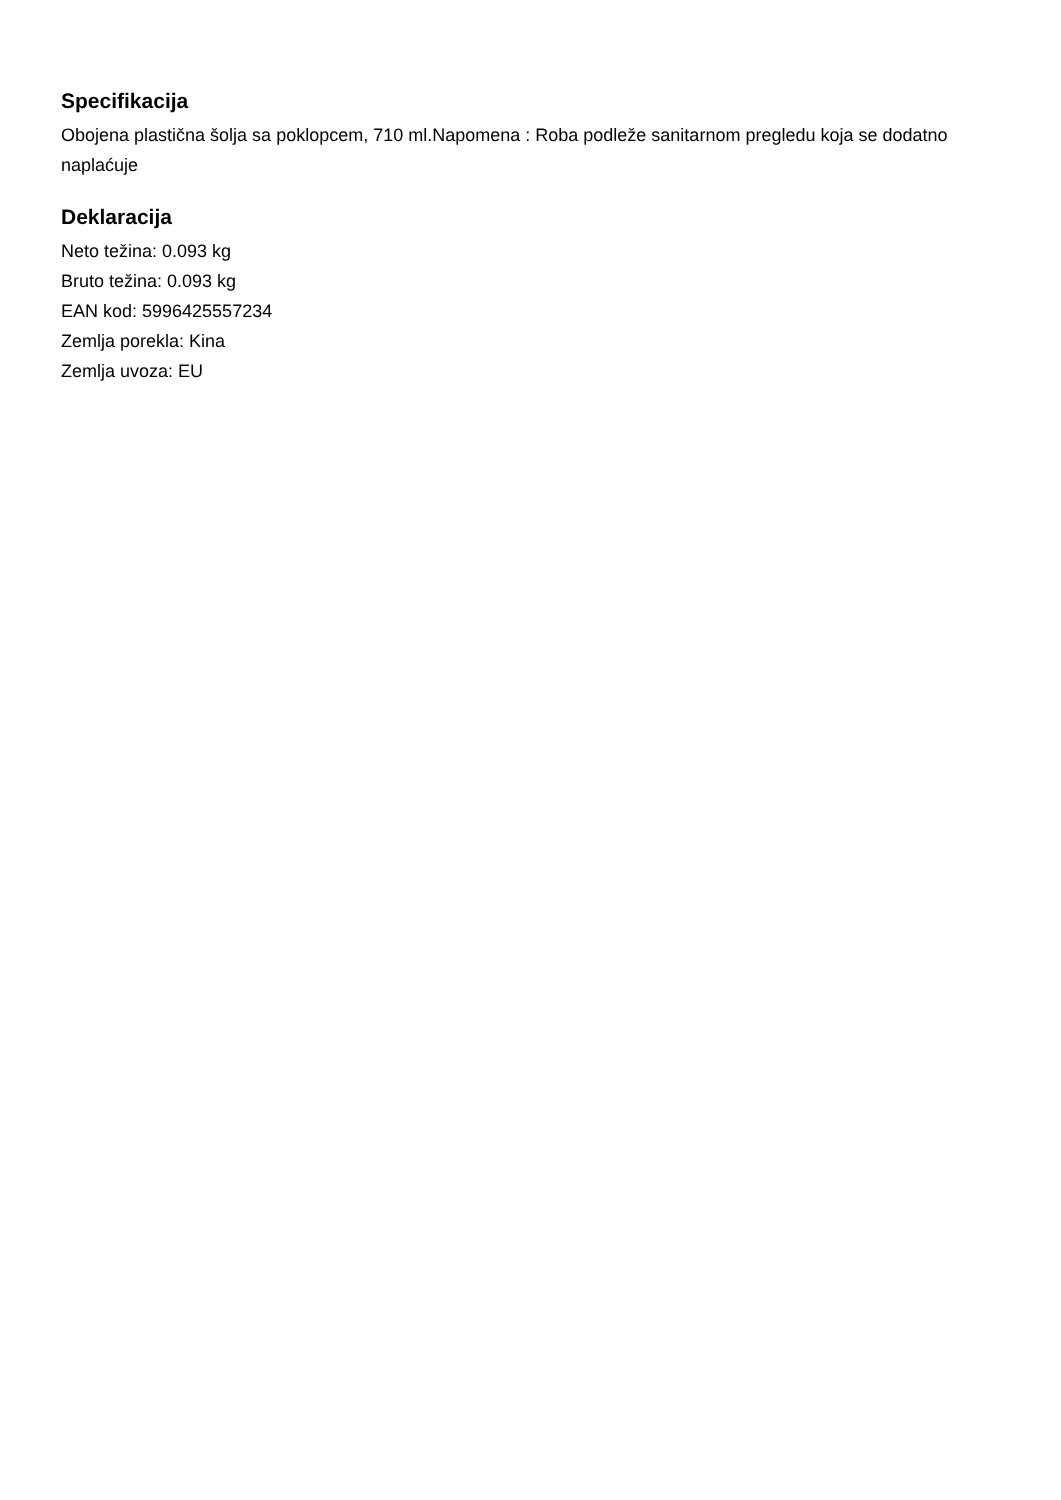Specifikacija
Obojena plastična šolja sa poklopcem, 710 ml.Napomena : Roba podleže sanitarnom pregledu koja se dodatno naplaćuje
Deklaracija
Neto težina: 0.093 kg
Bruto težina: 0.093 kg
EAN kod: 5996425557234
Zemlja porekla: Kina
Zemlja uvoza: EU